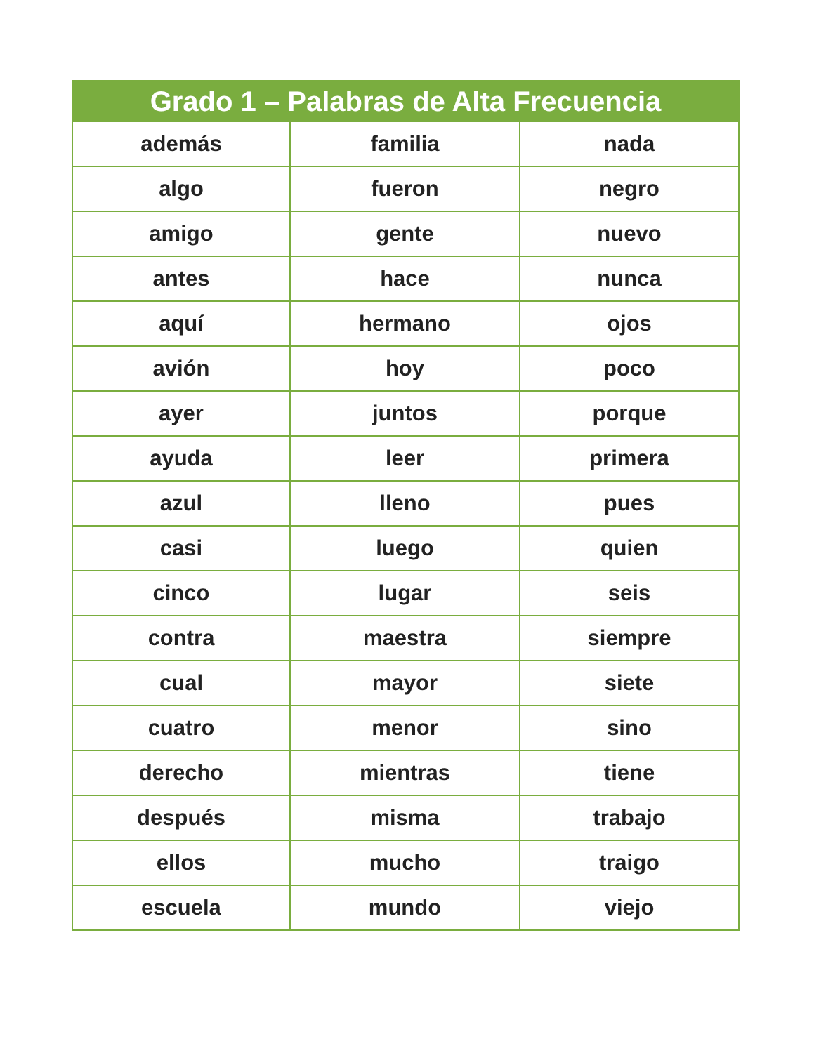| Grado 1 – Palabras de Alta Frecuencia | | |
| --- | --- | --- |
| además | familia | nada |
| algo | fueron | negro |
| amigo | gente | nuevo |
| antes | hace | nunca |
| aquí | hermano | ojos |
| avión | hoy | poco |
| ayer | juntos | porque |
| ayuda | leer | primera |
| azul | lleno | pues |
| casi | luego | quien |
| cinco | lugar | seis |
| contra | maestra | siempre |
| cual | mayor | siete |
| cuatro | menor | sino |
| derecho | mientras | tiene |
| después | misma | trabajo |
| ellos | mucho | traigo |
| escuela | mundo | viejo |